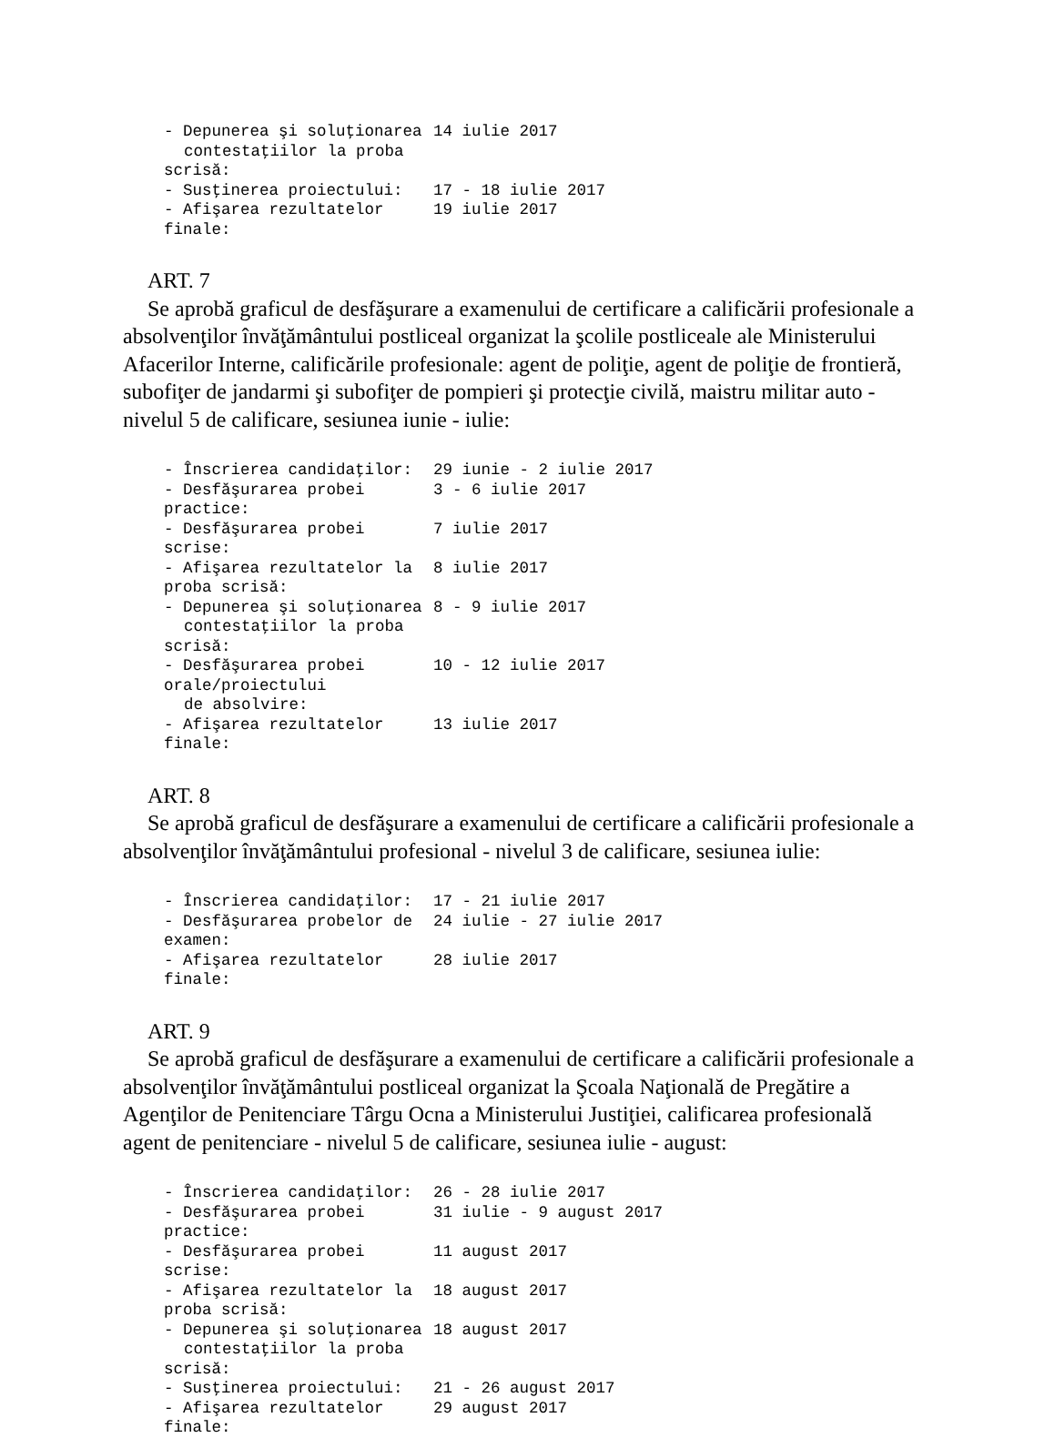| - Depunerea şi soluţionarea contestaţiilor la proba scrisă: | 14 iulie 2017 |
| - Susţinerea proiectului: | 17 - 18 iulie 2017 |
| - Afişarea rezultatelor finale: | 19 iulie 2017 |
ART. 7
Se aprobă graficul de desfăşurare a examenului de certificare a calificării profesionale a absolvenţilor învăţământului postliceal organizat la şcolile postliceale ale Ministerului Afacerilor Interne, calificările profesionale: agent de poliţie, agent de poliţie de frontieră, subofiţer de jandarmi şi subofiţer de pompieri şi protecţie civilă, maistru militar auto - nivelul 5 de calificare, sesiunea iunie - iulie:
| - Înscrierea candidaţilor: | 29 iunie - 2 iulie 2017 |
| - Desfăşurarea probei practice: | 3 - 6 iulie 2017 |
| - Desfăşurarea probei scrise: | 7 iulie 2017 |
| - Afişarea rezultatelor la proba scrisă: | 8 iulie 2017 |
| - Depunerea şi soluţionarea contestaţiilor la proba scrisă: | 8 - 9 iulie 2017 |
| - Desfăşurarea probei orale/proiectului de absolvire: | 10 - 12 iulie 2017 |
| - Afişarea rezultatelor finale: | 13 iulie 2017 |
ART. 8
Se aprobă graficul de desfăşurare a examenului de certificare a calificării profesionale a absolvenţilor învăţământului profesional - nivelul 3 de calificare, sesiunea iulie:
| - Înscrierea candidaţilor: | 17 - 21 iulie 2017 |
| - Desfăşurarea probelor de examen: | 24 iulie - 27 iulie 2017 |
| - Afişarea rezultatelor finale: | 28 iulie 2017 |
ART. 9
Se aprobă graficul de desfăşurare a examenului de certificare a calificării profesionale a absolvenţilor învăţământului postliceal organizat la Şcoala Naţională de Pregătire a Agenţilor de Penitenciare Târgu Ocna a Ministerului Justiţiei, calificarea profesională agent de penitenciare - nivelul 5 de calificare, sesiunea iulie - august:
| - Înscrierea candidaţilor: | 26 - 28 iulie 2017 |
| - Desfăşurarea probei practice: | 31 iulie - 9 august 2017 |
| - Desfăşurarea probei scrise: | 11 august 2017 |
| - Afişarea rezultatelor la proba scrisă: | 18 august 2017 |
| - Depunerea şi soluţionarea contestaţiilor la proba scrisă: | 18 august 2017 |
| - Susţinerea proiectului: | 21 - 26 august 2017 |
| - Afişarea rezultatelor finale: | 29 august 2017 |